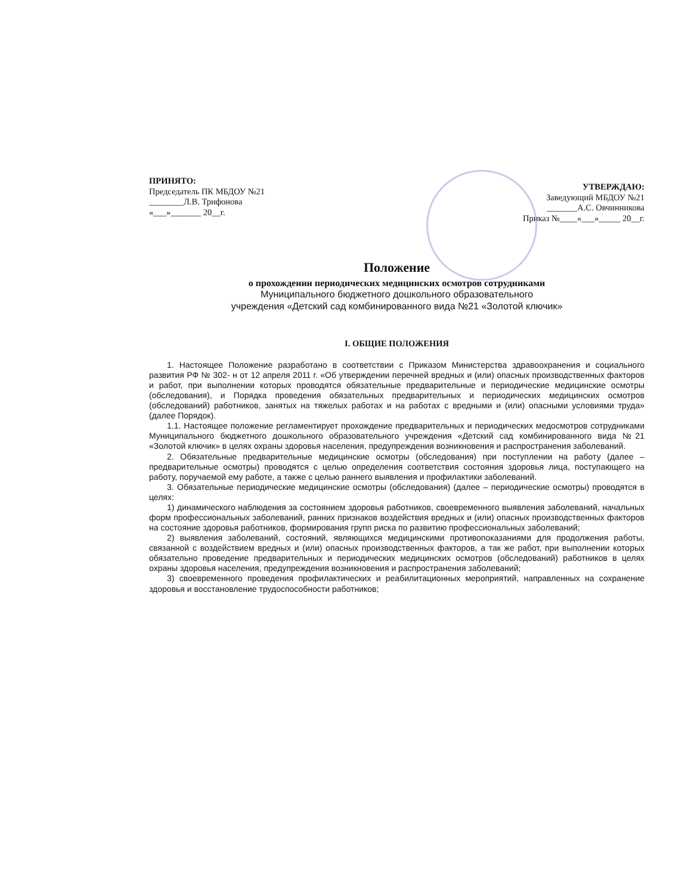ПРИНЯТО:
Председатель ПК МБДОУ №21
________Л.В. Трифонова
«___»_______ 20__г.
УТВЕРЖДАЮ:
Заведующий МБДОУ №21
_______А.С. Овчинникова
Приказ №____«___»_____ 20__г.
Положение
о прохождении периодических медицинских осмотров сотрудниками
Муниципального бюджетного дошкольного образовательного
учреждения «Детский сад комбинированного вида №21 «Золотой ключик»
I. ОБЩИЕ ПОЛОЖЕНИЯ
1. Настоящее Положение разработано в соответствии с Приказом Министерства здравоохранения и социального развития РФ № 302- н от 12 апреля 2011 г. «Об утверждении перечней вредных и (или) опасных производственных факторов и работ, при выполнении которых проводятся обязательные предварительные и периодические медицинские осмотры (обследования), и Порядка проведения обязательных предварительных и периодических медицинских осмотров (обследований) работников, занятых на тяжелых работах и на работах с вредными и (или) опасными условиями труда» (далее Порядок).
1.1. Настоящее положение регламентирует прохождение предварительных и периодических медосмотров сотрудниками Муниципального бюджетного дошкольного образовательного учреждения «Детский сад комбинированного вида №21 «Золотой ключик» в целях охраны здоровья населения, предупреждения возникновения и распространения заболеваний.
2. Обязательные предварительные медицинские осмотры (обследования) при поступлении на работу (далее – предварительные осмотры) проводятся с целью определения соответствия состояния здоровья лица, поступающего на работу, поручаемой ему работе, а также с целью раннего выявления и профилактики заболеваний.
3. Обязательные периодические медицинские осмотры (обследования) (далее – периодические осмотры) проводятся в целях:
1) динамического наблюдения за состоянием здоровья работников, своевременного выявления заболеваний, начальных форм профессиональных заболеваний, ранних признаков воздействия вредных и (или) опасных производственных факторов на состояние здоровья работников, формирования групп риска по развитию профессиональных заболеваний;
2) выявления заболеваний, состояний, являющихся медицинскими противопоказаниями для продолжения работы, связанной с воздействием вредных и (или) опасных производственных факторов, а так же работ, при выполнении которых обязательно проведение предварительных и периодических медицинских осмотров (обследований) работников в целях охраны здоровья населения, предупреждения возникновения и распространения заболеваний;
3) своевременного проведения профилактических и реабилитационных мероприятий, направленных на сохранение здоровья и восстановление трудоспособности работников;